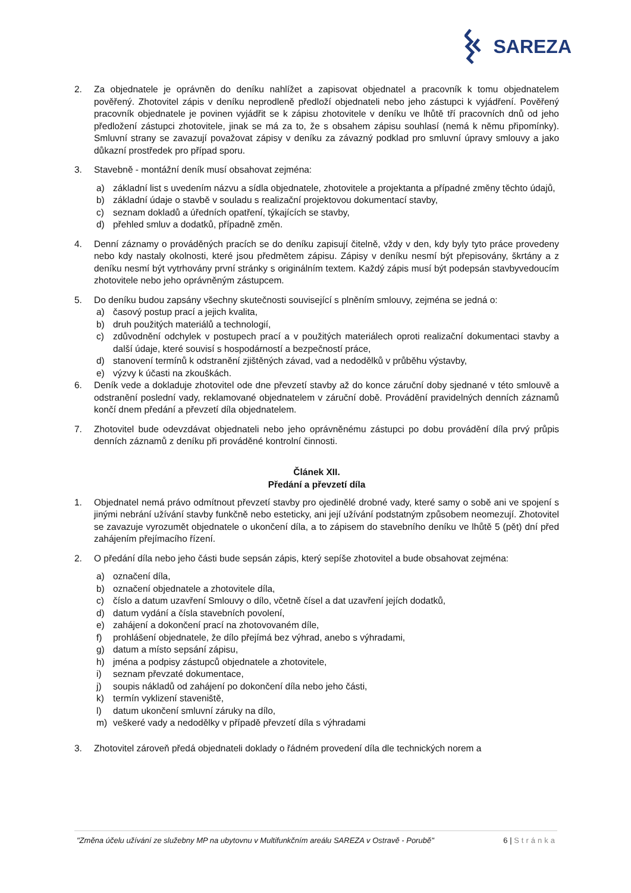SAREZA
2. Za objednatele je oprávněn do deníku nahlížet a zapisovat objednatel a pracovník k tomu objednatelem pověřený. Zhotovitel zápis v deníku neprodleně předloží objednateli nebo jeho zástupci k vyjádření. Pověřený pracovník objednatele je povinen vyjádřit se k zápisu zhotovitele v deníku ve lhůtě tří pracovních dnů od jeho předložení zástupci zhotovitele, jinak se má za to, že s obsahem zápisu souhlasí (nemá k němu připomínky). Smluvní strany se zavazují považovat zápisy v deníku za závazný podklad pro smluvní úpravy smlouvy a jako důkazní prostředek pro případ sporu.
3. Stavebně - montážní deník musí obsahovat zejména:
a) základní list s uvedením názvu a sídla objednatele, zhotovitele a projektanta a případné změny těchto údajů,
b) základní údaje o stavbě v souladu s realizační projektovou dokumentací stavby,
c) seznam dokladů a úředních opatření, týkajících se stavby,
d) přehled smluv a dodatků, případně změn.
4. Denní záznamy o prováděných pracích se do deníku zapisují čitelně, vždy v den, kdy byly tyto práce provedeny nebo kdy nastaly okolnosti, které jsou předmětem zápisu. Zápisy v deníku nesmí být přepisovány, škrtány a z deníku nesmí být vytrhovány první stránky s originálním textem. Každý zápis musí být podepsán stavbyvedoucím zhotovitele nebo jeho oprávněným zástupcem.
5. Do deníku budou zapsány všechny skutečnosti související s plněním smlouvy, zejména se jedná o:
a) časový postup prací a jejich kvalita,
b) druh použitých materiálů a technologií,
c) zdůvodnění odchylek v postupech prací a v použitých materiálech oproti realizační dokumentaci stavby a další údaje, které souvisí s hospodárností a bezpečností práce,
d) stanovení termínů k odstranění zjištěných závad, vad a nedodělků v průběhu výstavby,
e) výzvy k účasti na zkouškách.
6. Deník vede a dokladuje zhotovitel ode dne převzetí stavby až do konce záruční doby sjednané v této smlouvě a odstranění poslední vady, reklamované objednatelem v záruční době. Provádění pravidelných denních záznamů končí dnem předání a převzetí díla objednatelem.
7. Zhotovitel bude odevzdávat objednateli nebo jeho oprávněnému zástupci po dobu provádění díla prvý průpis denních záznamů z deníku při prováděné kontrolní činnosti.
Článek XII.
Předání a převzetí díla
1. Objednatel nemá právo odmítnout převzetí stavby pro ojedinělé drobné vady, které samy o sobě ani ve spojení s jinými nebrání užívání stavby funkčně nebo esteticky, ani její užívání podstatným způsobem neomezují. Zhotovitel se zavazuje vyrozumět objednatele o ukončení díla, a to zápisem do stavebního deníku ve lhůtě 5 (pět) dní před zahájením přejímacího řízení.
2. O předání díla nebo jeho části bude sepsán zápis, který sepíše zhotovitel a bude obsahovat zejména:
a) označení díla,
b) označení objednatele a zhotovitele díla,
c) číslo a datum uzavření Smlouvy o dílo, včetně čísel a dat uzavření jejích dodatků,
d) datum vydání a čísla stavebních povolení,
e) zahájení a dokončení prací na zhotovovaném díle,
f) prohlášení objednatele, že dílo přejímá bez výhrad, anebo s výhradami,
g) datum a místo sepsání zápisu,
h) jména a podpisy zástupců objednatele a zhotovitele,
i) seznam převzaté dokumentace,
j) soupis nákladů od zahájení po dokončení díla nebo jeho části,
k) termín vyklizení staveniště,
l) datum ukončení smluvní záruky na dílo,
m) veškeré vady a nedodělky v případě převzetí díla s výhradami
3. Zhotovitel zároveň předá objednateli doklady o řádném provedení díla dle technických norem a
"Změna účelu užívání ze služebny MP na ubytovnu v Multifunkčním areálu SAREZA v Ostravě - Porubě" 6 | Stránka